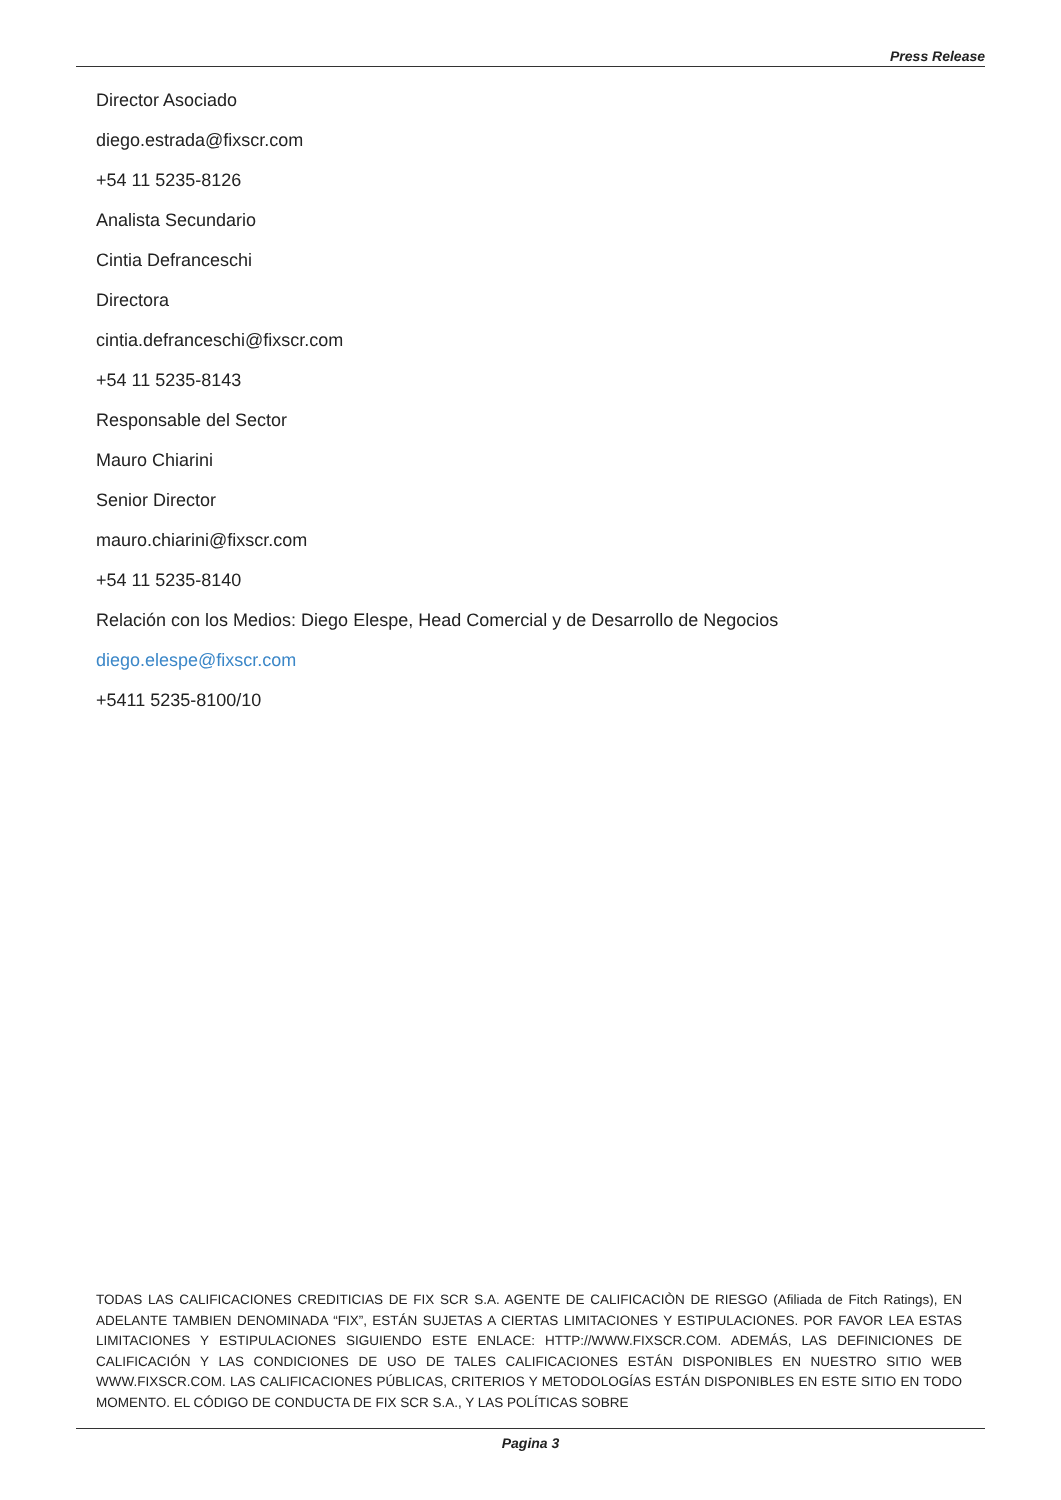Press Release
Director Asociado
diego.estrada@fixscr.com
+54 11 5235-8126
Analista Secundario
Cintia Defranceschi
Directora
cintia.defranceschi@fixscr.com
+54 11 5235-8143
Responsable del Sector
Mauro Chiarini
Senior Director
mauro.chiarini@fixscr.com
+54 11 5235-8140
Relación con los Medios: Diego Elespe, Head Comercial y de Desarrollo de Negocios
diego.elespe@fixscr.com
+5411 5235-8100/10
TODAS LAS CALIFICACIONES CREDITICIAS DE FIX SCR S.A. AGENTE DE CALIFICACIÒN DE RIESGO (Afiliada de Fitch Ratings), EN ADELANTE TAMBIEN DENOMINADA “FIX”, ESTÁN SUJETAS A CIERTAS LIMITACIONES Y ESTIPULACIONES. POR FAVOR LEA ESTAS LIMITACIONES Y ESTIPULACIONES SIGUIENDO ESTE ENLACE: HTTP://WWW.FIXSCR.COM. ADEMÁS, LAS DEFINICIONES DE CALIFICACIÓN Y LAS CONDICIONES DE USO DE TALES CALIFICACIONES ESTÁN DISPONIBLES EN NUESTRO SITIO WEB WWW.FIXSCR.COM. LAS CALIFICACIONES PÚBLICAS, CRITERIOS Y METODOLOGÍAS ESTÁN DISPONIBLES EN ESTE SITIO EN TODO MOMENTO. EL CÓDIGO DE CONDUCTA DE FIX SCR S.A., Y LAS POLÍTICAS SOBRE
Pagina 3